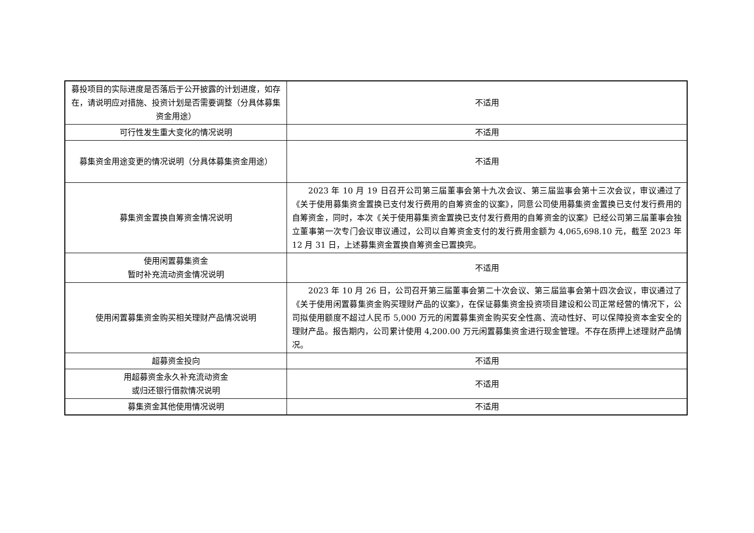| 募投项目的实际进度是否落后于公开披露的计划进度，如存在，请说明应对措施、投资计划是否需要调整（分具体募集资金用途） | 不适用 |
| 可行性发生重大变化的情况说明 | 不适用 |
| 募集资金用途变更的情况说明（分具体募集资金用途） | 不适用 |
| 募集资金置换自筹资金情况说明 | 2023 年 10 月 19 日召开公司第三届董事会第十九次会议、第三届监事会第十三次会议，审议通过了《关于使用募集资金置换已支付发行费用的自筹资金的议案》，同意公司使用募集资金置换已支付发行费用的自筹资金，同时，本次《关于使用募集资金置换已支付发行费用的自筹资金的议案》已经公司第三届董事会独立董事第一次专门会议审议通过，公司以自筹资金支付的发行费用金额为 4,065,698.10 元，截至 2023 年 12 月 31 日，上述募集资金置换自筹资金已置换完。 |
| 使用闲置募集资金 暂时补充流动资金情况说明 | 不适用 |
| 使用闲置募集资金购买相关理财产品情况说明 | 2023 年 10 月 26 日，公司召开第三届董事会第二十次会议、第三届监事会第十四次会议，审议通过了《关于使用闲置募集资金购买理财产品的议案》，在保证募集资金投资项目建设和公司正常经营的情况下，公司拟使用额度不超过人民币 5,000 万元的闲置募集资金购买安全性高、流动性好、可以保障投资本金安全的理财产品。报告期内，公司累计使用 4,200.00 万元闲置募集资金进行现金管理。不存在质押上述理财产品情况。 |
| 超募资金投向 | 不适用 |
| 用超募资金永久补充流动资金 或归还银行借款情况说明 | 不适用 |
| 募集资金其他使用情况说明 | 不适用 |